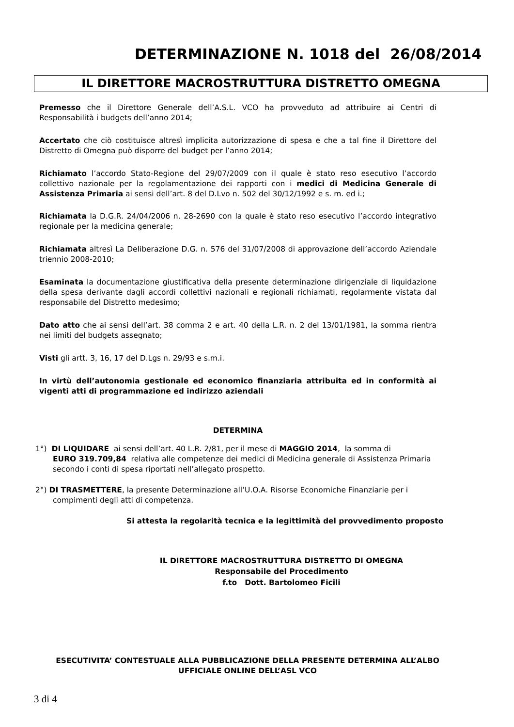DETERMINAZIONE N. 1018 del 26/08/2014
IL DIRETTORE MACROSTRUTTURA DISTRETTO OMEGNA
Premesso che il Direttore Generale dell’A.S.L. VCO ha provveduto ad attribuire ai Centri di Responsabilità i budgets dell’anno 2014;
Accertato che ciò costituisce altresì implicita autorizzazione di spesa e che a tal fine il Direttore del Distretto di Omegna può disporre del budget per l’anno 2014;
Richiamato l’accordo Stato-Regione del 29/07/2009 con il quale è stato reso esecutivo l’accordo collettivo nazionale per la regolamentazione dei rapporti con i medici di Medicina Generale di Assistenza Primaria ai sensi dell’art. 8 del D.Lvo n. 502 del 30/12/1992 e s. m. ed i.;
Richiamata la D.G.R. 24/04/2006 n. 28-2690 con la quale è stato reso esecutivo l’accordo integrativo regionale per la medicina generale;
Richiamata altresì La Deliberazione D.G. n. 576 del 31/07/2008 di approvazione dell’accordo Aziendale triennio 2008-2010;
Esaminata la documentazione giustificativa della presente determinazione dirigenziale di liquidazione della spesa derivante dagli accordi collettivi nazionali e regionali richiamati, regolarmente vistata dal responsabile del Distretto medesimo;
Dato atto che ai sensi dell’art. 38 comma 2 e art. 40 della L.R. n. 2 del 13/01/1981, la somma rientra nei limiti del budgets assegnato;
Visti gli artt. 3, 16, 17 del D.Lgs n. 29/93 e s.m.i.
In virtù dell’autonomia gestionale ed economico finanziaria attribuita ed in conformità ai vigenti atti di programmazione ed indirizzo aziendali
DETERMINA
1°) DI LIQUIDARE ai sensi dell’art. 40 L.R. 2/81, per il mese di MAGGIO 2014, la somma di
EURO 319.709,84 relativa alle competenze dei medici di Medicina generale di Assistenza Primaria
secondo i conti di spesa riportati nell’allegato prospetto.
2°) DI TRASMETTERE, la presente Determinazione all’U.O.A. Risorse Economiche Finanziarie per i
compimenti degli atti di competenza.
Si attesta la regolarità tecnica e la legittimità del provvedimento proposto
IL DIRETTORE MACROSTRUTTURA DISTRETTO DI OMEGNA
Responsabile del Procedimento
f.to Dott. Bartolomeo Ficili
ESECUTIVITA’ CONTESTUALE ALLA PUBBLICAZIONE DELLA PRESENTE DETERMINA ALL’ALBO UFFICIALE ONLINE DELL’ASL VCO
3 di 4